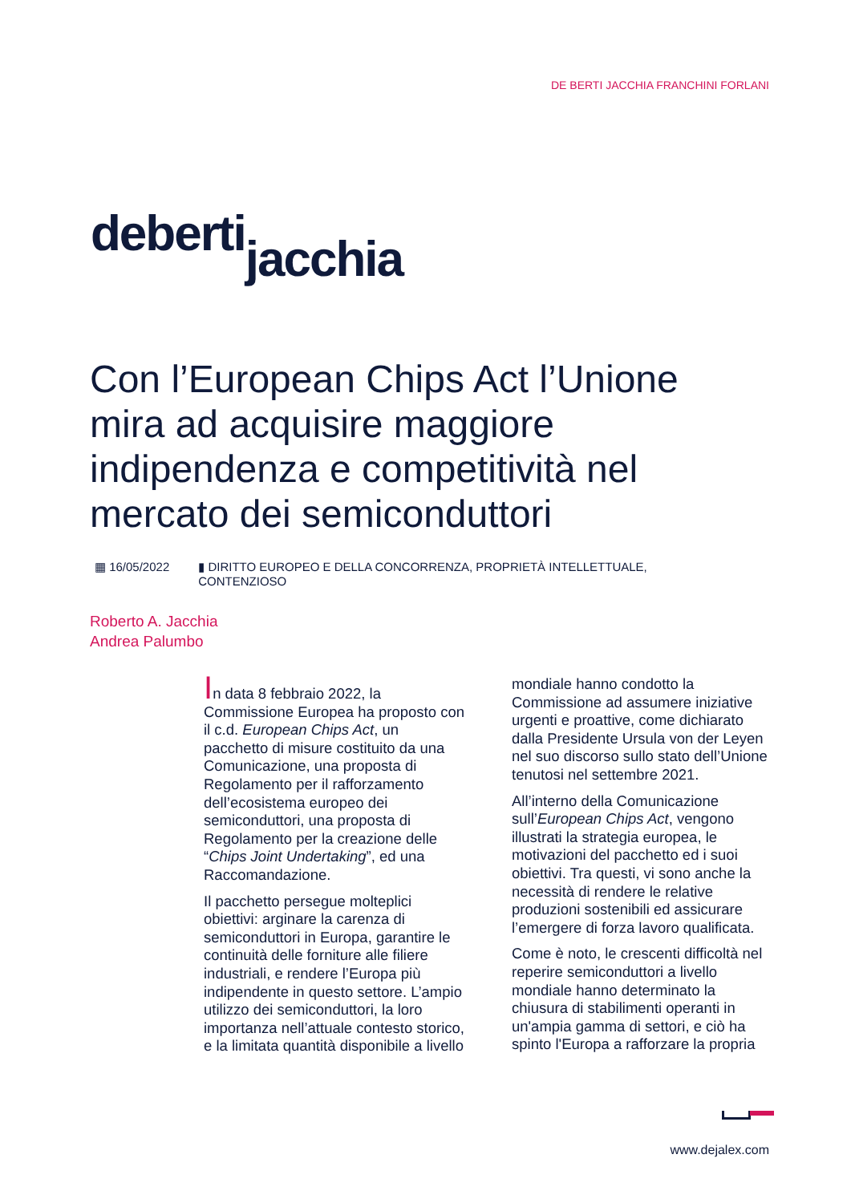DE BERTI JACCHIA FRANCHINI FORLANI
deberti jacchia
Con l’European Chips Act l’Unione mira ad acquisire maggiore indipendenza e competitività nel mercato dei semiconduttori
▦ 16/05/2022 ▮ DIRITTO EUROPEO E DELLA CONCORRENZA, PROPRIETÀ INTELLETTUALE,
CONTENZIOSO
Roberto A. Jacchia
Andrea Palumbo
In data 8 febbraio 2022, la Commissione Europea ha proposto con il c.d. European Chips Act, un pacchetto di misure costituito da una Comunicazione, una proposta di Regolamento per il rafforzamento dell’ecosistema europeo dei semiconduttori, una proposta di Regolamento per la creazione delle “Chips Joint Undertaking”, ed una Raccomandazione.
Il pacchetto persegue molteplici obiettivi: arginare la carenza di semiconduttori in Europa, garantire le continuità delle forniture alle filiere industriali, e rendere l’Europa più indipendente in questo settore. L’ampio utilizzo dei semiconduttori, la loro importanza nell’attuale contesto storico, e la limitata quantità disponibile a livello mondiale hanno condotto la Commissione ad assumere iniziative urgenti e proattive, come dichiarato dalla Presidente Ursula von der Leyen nel suo discorso sullo stato dell’Unione tenutosi nel settembre 2021.
All’interno della Comunicazione sull’European Chips Act, vengono illustrati la strategia europea, le motivazioni del pacchetto ed i suoi obiettivi. Tra questi, vi sono anche la necessità di rendere le relative produzioni sostenibili ed assicurare l’emergere di forza lavoro qualificata.
Come è noto, le crescenti difficoltà nel reperire semiconduttori a livello mondiale hanno determinato la chiusura di stabilimenti operanti in un'ampia gamma di settori, e ciò ha spinto l'Europa a rafforzare la propria
www.dejalex.com